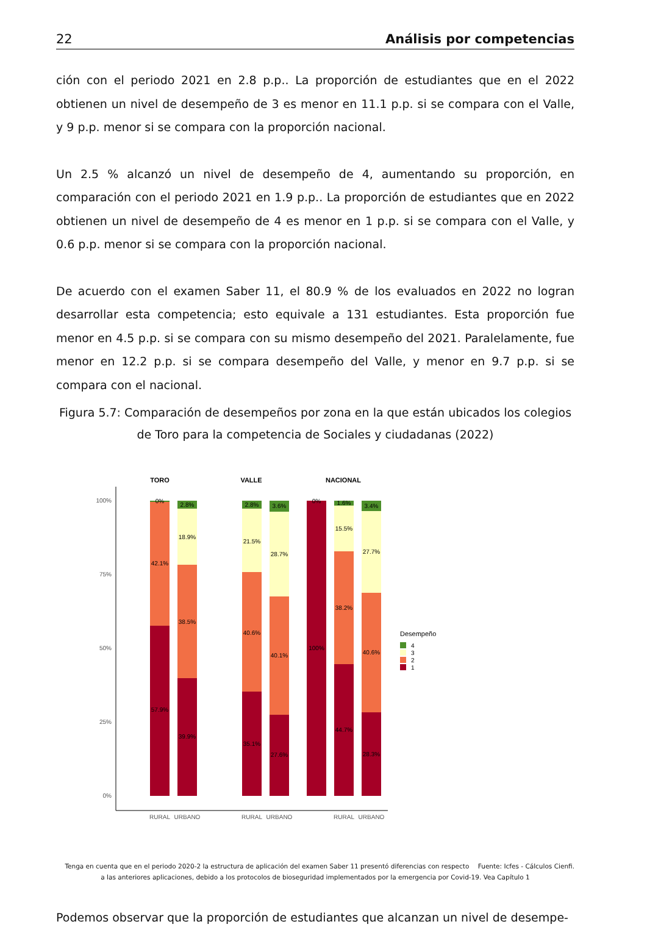22 Análisis por competencias
ción con el periodo 2021 en 2.8 p.p.. La proporción de estudiantes que en el 2022 obtienen un nivel de desempeño de 3 es menor en 11.1 p.p. si se compara con el Valle, y 9 p.p. menor si se compara con la proporción nacional.
Un 2.5 % alcanzó un nivel de desempeño de 4, aumentando su proporción, en comparación con el periodo 2021 en 1.9 p.p.. La proporción de estudiantes que en 2022 obtienen un nivel de desempeño de 4 es menor en 1 p.p. si se compara con el Valle, y 0.6 p.p. menor si se compara con la proporción nacional.
De acuerdo con el examen Saber 11, el 80.9 % de los evaluados en 2022 no logran desarrollar esta competencia; esto equivale a 131 estudiantes. Esta proporción fue menor en 4.5 p.p. si se compara con su mismo desempeño del 2021. Paralelamente, fue menor en 12.2 p.p. si se compara desempeño del Valle, y menor en 9.7 p.p. si se compara con el nacional.
Figura 5.7: Comparación de desempeños por zona en la que están ubicados los colegios de Toro para la competencia de Sociales y ciudadanas (2022)
TORO
VALLE
NACIONAL
100%
75%
50%
25%
0%
0%
42.1%
57.9%
2.8%
18.9%
38.5%
39.9%
2.8%
21.5%
40.6%
35.1%
3.6%
28.7%
40.1%
27.6%
0%
100%
1.6%
15.5%
38.2%
44.7%
3.4%
27.7%
40.6%
28.3%
RURAL
URBANO
RURAL
URBANO
RURAL
URBANO
Desempeño
4
3
2
1
Tenga en cuenta que en el periodo 2020-2 la estructura de aplicación del examen Saber 11 presentó diferencias con respecto Fuente: Icfes - Cálculos Cienfi.
a las anteriores aplicaciones, debido a los protocolos de bioseguridad implementados por la emergencia por Covid-19. Vea Capítulo 1
Podemos observar que la proporción de estudiantes que alcanzan un nivel de desempe-